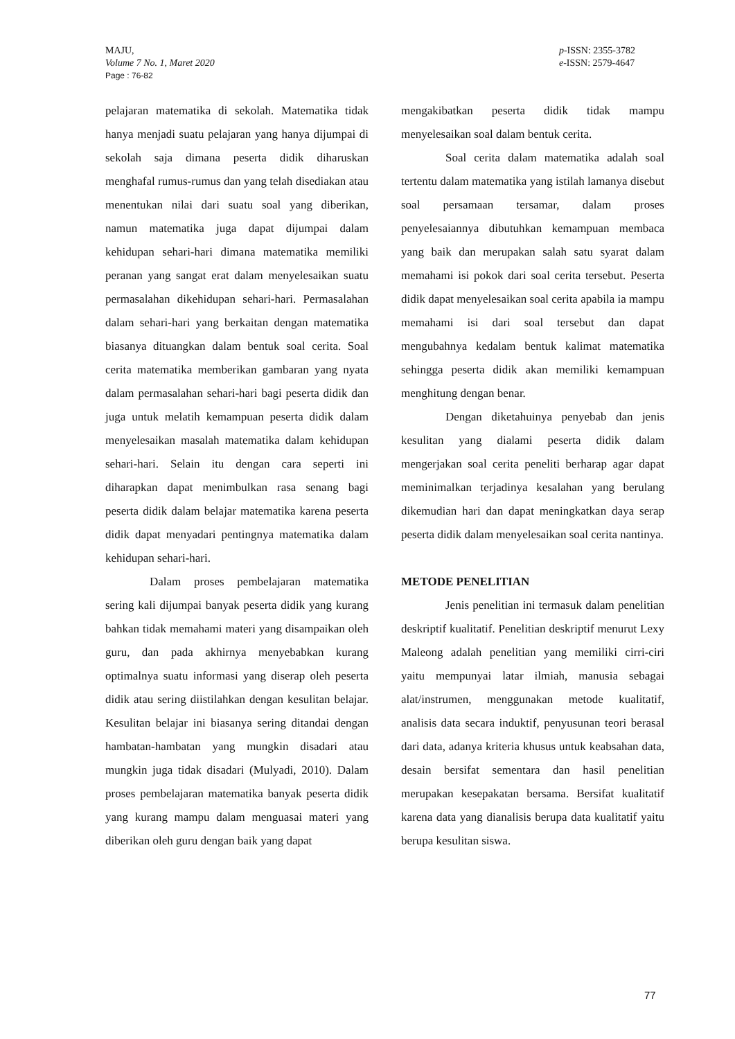MAJU,
Volume 7 No. 1, Maret 2020
Page : 76-82
p-ISSN: 2355-3782
e-ISSN: 2579-4647
pelajaran matematika di sekolah. Matematika tidak hanya menjadi suatu pelajaran yang hanya dijumpai di sekolah saja dimana peserta didik diharuskan menghafal rumus-rumus dan yang telah disediakan atau menentukan nilai dari suatu soal yang diberikan, namun matematika juga dapat dijumpai dalam kehidupan sehari-hari dimana matematika memiliki peranan yang sangat erat dalam menyelesaikan suatu permasalahan dikehidupan sehari-hari. Permasalahan dalam sehari-hari yang berkaitan dengan matematika biasanya dituangkan dalam bentuk soal cerita. Soal cerita matematika memberikan gambaran yang nyata dalam permasalahan sehari-hari bagi peserta didik dan juga untuk melatih kemampuan peserta didik dalam menyelesaikan masalah matematika dalam kehidupan sehari-hari. Selain itu dengan cara seperti ini diharapkan dapat menimbulkan rasa senang bagi peserta didik dalam belajar matematika karena peserta didik dapat menyadari pentingnya matematika dalam kehidupan sehari-hari.
Dalam proses pembelajaran matematika sering kali dijumpai banyak peserta didik yang kurang bahkan tidak memahami materi yang disampaikan oleh guru, dan pada akhirnya menyebabkan kurang optimalnya suatu informasi yang diserap oleh peserta didik atau sering diistilahkan dengan kesulitan belajar. Kesulitan belajar ini biasanya sering ditandai dengan hambatan-hambatan yang mungkin disadari atau mungkin juga tidak disadari (Mulyadi, 2010). Dalam proses pembelajaran matematika banyak peserta didik yang kurang mampu dalam menguasai materi yang diberikan oleh guru dengan baik yang dapat
mengakibatkan peserta didik tidak mampu menyelesaikan soal dalam bentuk cerita.
Soal cerita dalam matematika adalah soal tertentu dalam matematika yang istilah lamanya disebut soal persamaan tersamar, dalam proses penyelesaiannya dibutuhkan kemampuan membaca yang baik dan merupakan salah satu syarat dalam memahami isi pokok dari soal cerita tersebut. Peserta didik dapat menyelesaikan soal cerita apabila ia mampu memahami isi dari soal tersebut dan dapat mengubahnya kedalam bentuk kalimat matematika sehingga peserta didik akan memiliki kemampuan menghitung dengan benar.
Dengan diketahuinya penyebab dan jenis kesulitan yang dialami peserta didik dalam mengerjakan soal cerita peneliti berharap agar dapat meminimalkan terjadinya kesalahan yang berulang dikemudian hari dan dapat meningkatkan daya serap peserta didik dalam menyelesaikan soal cerita nantinya.
METODE PENELITIAN
Jenis penelitian ini termasuk dalam penelitian deskriptif kualitatif. Penelitian deskriptif menurut Lexy Maleong adalah penelitian yang memiliki cirri-ciri yaitu mempunyai latar ilmiah, manusia sebagai alat/instrumen, menggunakan metode kualitatif, analisis data secara induktif, penyusunan teori berasal dari data, adanya kriteria khusus untuk keabsahan data, desain bersifat sementara dan hasil penelitian merupakan kesepakatan bersama. Bersifat kualitatif karena data yang dianalisis berupa data kualitatif yaitu berupa kesulitan siswa.
77